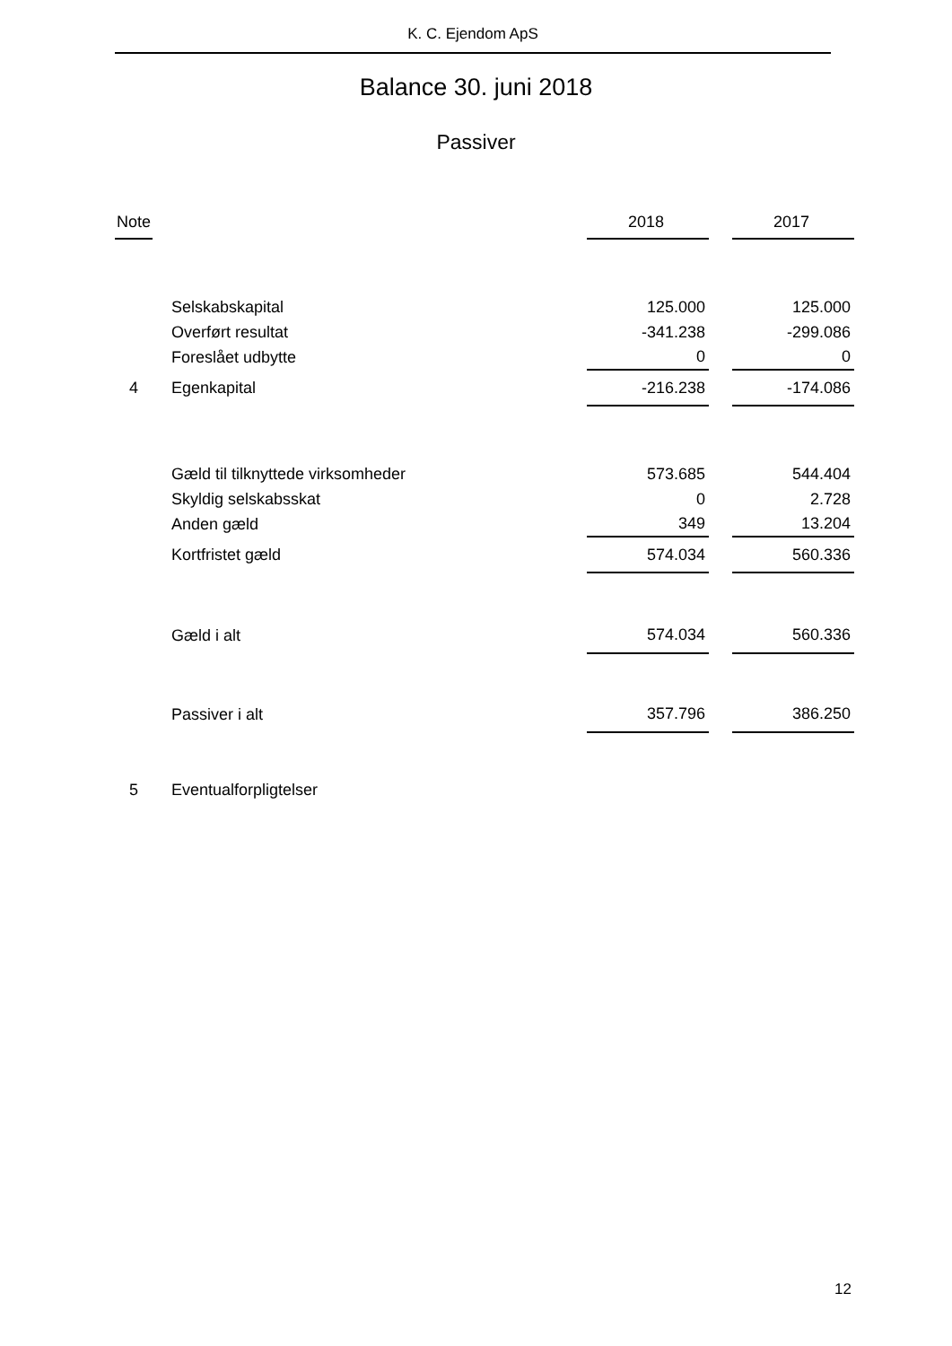K. C. Ejendom ApS
Balance 30. juni 2018
Passiver
| Note | | | 2018 | | 2017 |
| --- | --- | --- | --- | --- | --- |
| | | Selskabskapital | 125.000 | | 125.000 |
| | | Overført resultat | -341.238 | | -299.086 |
| | | Foreslået udbytte | 0 | | 0 |
| 4 | | Egenkapital | -216.238 | | -174.086 |
| | | Gæld til tilknyttede virksomheder | 573.685 | | 544.404 |
| | | Skyldig selskabsskat | 0 | | 2.728 |
| | | Anden gæld | 349 | | 13.204 |
| | | Kortfristet gæld | 574.034 | | 560.336 |
| | | Gæld i alt | 574.034 | | 560.336 |
| | | Passiver i alt | 357.796 | | 386.250 |
| 5 | | Eventualforpligtelser | | | |
12